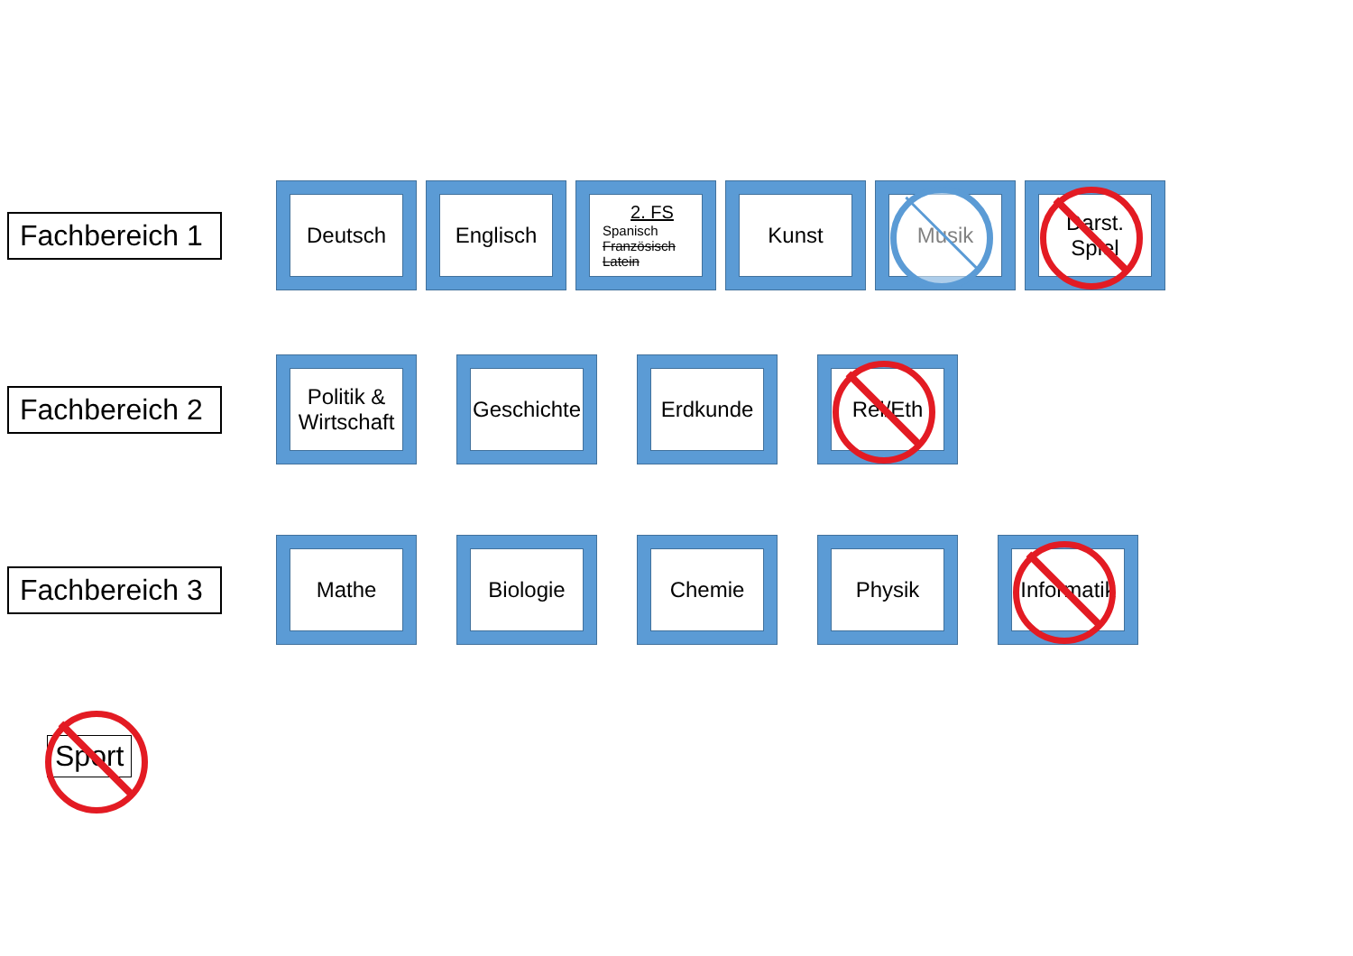Fachbereich 1
Deutsch Englisch
2. FS
Spanisch
Französisch
Latein
Kunst Musik Darst. Spiel
Fachbereich 2
Politik & Wirtschaft
Geschichte Erdkunde Rel/Eth
Fachbereich 3
Mathe Biologie Chemie Physik Informatik
Sport